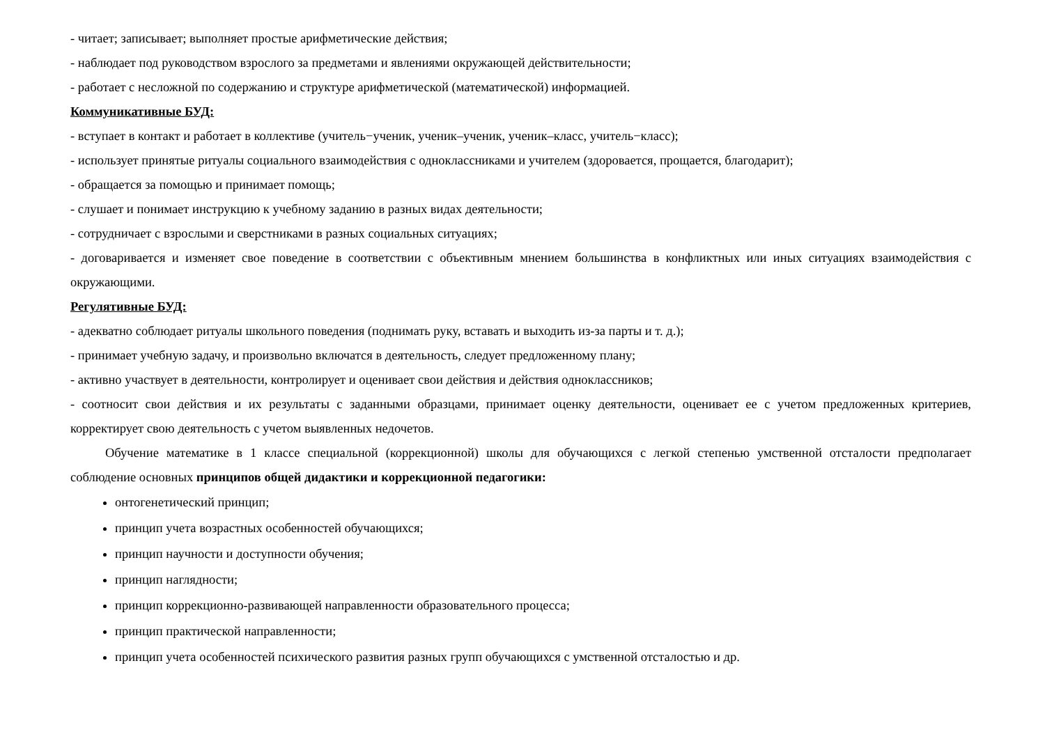- читает; записывает; выполняет простые арифметические действия;
- наблюдает под руководством взрослого за предметами и явлениями окружающей действительности;
- работает с несложной по содержанию и структуре арифметической (математической) информацией.
Коммуникативные БУД:
- вступает в контакт и работает в коллективе (учитель−ученик, ученик–ученик, ученик–класс, учитель−класс);
- использует принятые ритуалы социального взаимодействия с одноклассниками и учителем (здоровается, прощается, благодарит);
- обращается за помощью и принимает помощь;
- слушает и понимает инструкцию к учебному заданию в разных видах деятельности;
- сотрудничает с взрослыми и сверстниками в разных социальных ситуациях;
- договаривается и изменяет свое поведение в соответствии с объективным мнением большинства в конфликтных или иных ситуациях взаимодействия с окружающими.
Регулятивные БУД:
- адекватно соблюдает ритуалы школьного поведения (поднимать руку, вставать и выходить из-за парты и т. д.);
- принимает учебную задачу, и произвольно включатся в деятельность, следует предложенному плану;
- активно участвует в деятельности, контролирует и оценивает свои действия и действия одноклассников;
- соотносит свои действия и их результаты с заданными образцами, принимает оценку деятельности, оценивает ее с учетом предложенных критериев, корректирует свою деятельность с учетом выявленных недочетов.
Обучение математике в 1 классе специальной (коррекционной) школы для обучающихся с легкой степенью умственной отсталости предполагает соблюдение основных принципов общей дидактики и коррекционной педагогики:
онтогенетический принцип;
принцип учета возрастных особенностей обучающихся;
принцип научности и доступности обучения;
принцип наглядности;
принцип коррекционно-развивающей направленности образовательного процесса;
принцип практической направленности;
принцип учета особенностей психического развития разных групп обучающихся с умственной отсталостью и др.